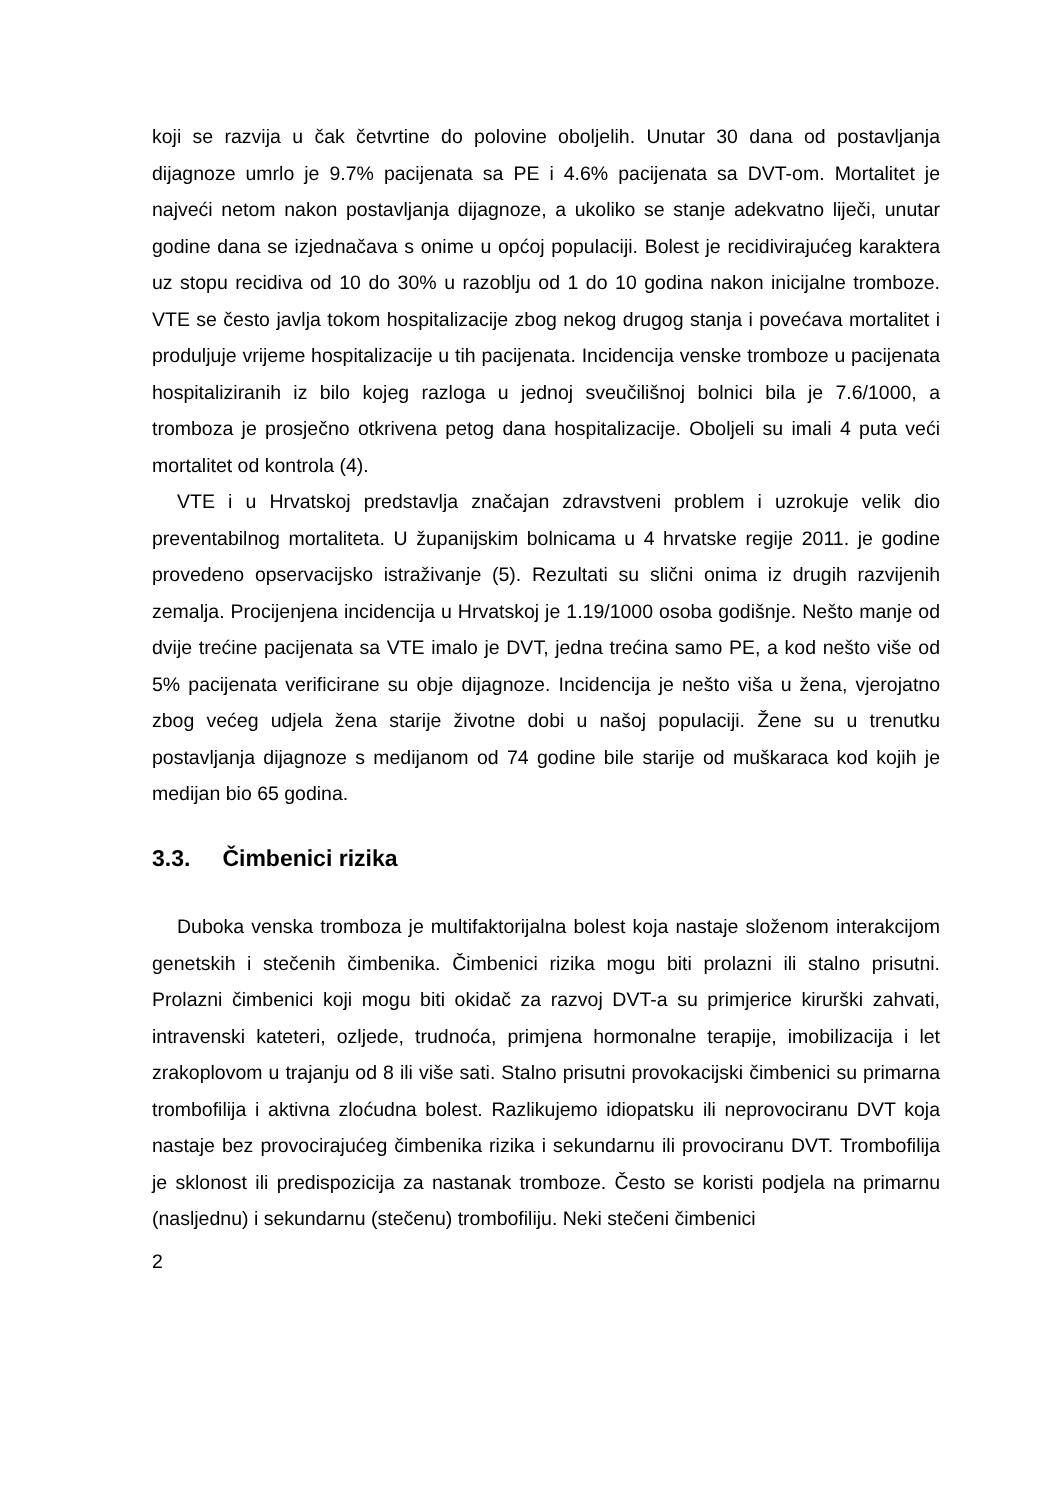koji se razvija u čak četvrtine do polovine oboljelih. Unutar 30 dana od postavljanja dijagnoze umrlo je 9.7% pacijenata sa PE i 4.6% pacijenata sa DVT-om. Mortalitet je najveći netom nakon postavljanja dijagnoze, a ukoliko se stanje adekvatno liječi, unutar godine dana se izjednačava s onime u općoj populaciji. Bolest je recidivirajućeg karaktera uz stopu recidiva od 10 do 30% u razoblju od 1 do 10 godina nakon inicijalne tromboze. VTE se često javlja tokom hospitalizacije zbog nekog drugog stanja i povećava mortalitet i produljuje vrijeme hospitalizacije u tih pacijenata. Incidencija venske tromboze u pacijenata hospitaliziranih iz bilo kojeg razloga u jednoj sveučilišnoj bolnici bila je 7.6/1000, a tromboza je prosječno otkrivena petog dana hospitalizacije. Oboljeli su imali 4 puta veći mortalitet od kontrola (4).
VTE i u Hrvatskoj predstavlja značajan zdravstveni problem i uzrokuje velik dio preventabilnog mortaliteta. U županijskim bolnicama u 4 hrvatske regije 2011. je godine provedeno opservacijsko istraživanje (5). Rezultati su slični onima iz drugih razvijenih zemalja. Procijenjena incidencija u Hrvatskoj je 1.19/1000 osoba godišnje. Nešto manje od dvije trećine pacijenata sa VTE imalo je DVT, jedna trećina samo PE, a kod nešto više od 5% pacijenata verificirane su obje dijagnoze. Incidencija je nešto viša u žena, vjerojatno zbog većeg udjela žena starije životne dobi u našoj populaciji. Žene su u trenutku postavljanja dijagnoze s medijanom od 74 godine bile starije od muškaraca kod kojih je medijan bio 65 godina.
3.3. Čimbenici rizika
Duboka venska tromboza je multifaktorijalna bolest koja nastaje složenom interakcijom genetskih i stečenih čimbenika. Čimbenici rizika mogu biti prolazni ili stalno prisutni. Prolazni čimbenici koji mogu biti okidač za razvoj DVT-a su primjerice kirurški zahvati, intravenski kateteri, ozljede, trudnoća, primjena hormonalne terapije, imobilizacija i let zrakoplovom u trajanju od 8 ili više sati. Stalno prisutni provokacijski čimbenici su primarna trombofilija i aktivna zloćudna bolest. Razlikujemo idiopatsku ili neprovociranu DVT koja nastaje bez provocirajućeg čimbenika rizika i sekundarnu ili provociranu DVT. Trombofilija je sklonost ili predispozicija za nastanak tromboze. Često se koristi podjela na primarnu (nasljednu) i sekundarnu (stečenu) trombofiliju. Neki stečeni čimbenici
2